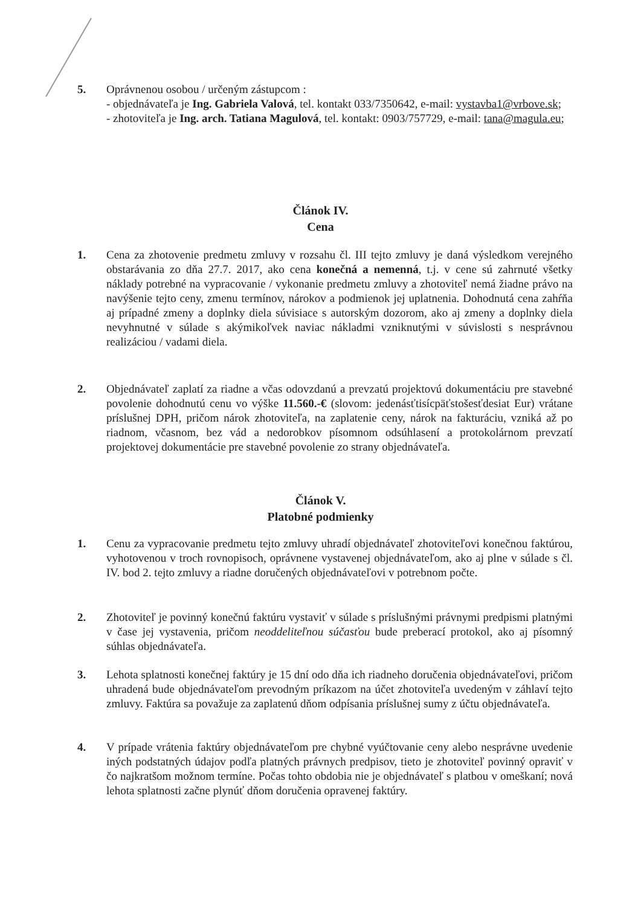5. Oprávnenou osobou / určeným zástupcom :
- objednávateľa je Ing. Gabriela Valová, tel. kontakt 033/7350642, e-mail: vystavba1@vrbove.sk;
- zhotoviteľa je Ing. arch. Tatiana Magulová, tel. kontakt: 0903/757729, e-mail: tana@magula.eu;
Článok IV.
Cena
1. Cena za zhotovenie predmetu zmluvy v rozsahu čl. III tejto zmluvy je daná výsledkom verejného obstarávania zo dňa 27.7. 2017, ako cena konečná a nemenná, t.j. v cene sú zahrnuté všetky náklady potrebné na vypracovanie / vykonanie predmetu zmluvy a zhotoviteľ nemá žiadne právo na navýšenie tejto ceny, zmenu termínov, nárokov a podmienok jej uplatnenia. Dohodnutá cena zahŕňa aj prípadné zmeny a doplnky diela súvisiace s autorským dozorom, ako aj zmeny a doplnky diela nevyhnutné v súlade s akýmikoľvek naviac nákladmi vzniknutými v súvislosti s nesprávnou realizáciou / vadami diela.
2. Objednávateľ zaplatí za riadne a včas odovzdanú a prevzatú projektovú dokumentáciu pre stavebné povolenie dohodnutú cenu vo výške 11.560.-€ (slovom: jedenásťtisícpäťstošesťdesiat Eur) vrátane príslušnej DPH, pričom nárok zhotoviteľa, na zaplatenie ceny, nárok na fakturáciu, vzniká až po riadnom, včasnom, bez vád a nedorobkov písomnom odsúhlasení a protokolárnom prevzatí projektovej dokumentácie pre stavebné povolenie zo strany objednávateľa.
Článok V.
Platobné podmienky
1. Cenu za vypracovanie predmetu tejto zmluvy uhradí objednávateľ zhotoviteľovi konečnou faktúrou, vyhotovenou v troch rovnopisoch, oprávnene vystavenej objednávateľom, ako aj plne v súlade s čl. IV. bod 2. tejto zmluvy a riadne doručených objednávateľovi v potrebnom počte.
2. Zhotoviteľ je povinný konečnú faktúru vystaviť v súlade s príslušnými právnymi predpismi platnými v čase jej vystavenia, pričom neoddeliteľnou súčasťou bude preberací protokol, ako aj písomný súhlas objednávateľa.
3. Lehota splatnosti konečnej faktúry je 15 dní odo dňa ich riadneho doručenia objednávateľovi, pričom uhradená bude objednávateľom prevodným príkazom na účet zhotoviteľa uvedeným v záhlaví tejto zmluvy. Faktúra sa považuje za zaplatenú dňom odpísania príslušnej sumy z účtu objednávateľa.
4. V prípade vrátenia faktúry objednávateľom pre chybné vyúčtovanie ceny alebo nesprávne uvedenie iných podstatných údajov podľa platných právnych predpisov, tieto je zhotoviteľ povinný opraviť v čo najkratšom možnom termíne. Počas tohto obdobia nie je objednávateľ s platbou v omeškaní; nová lehota splatnosti začne plynúť dňom doručenia opravenej faktúry.